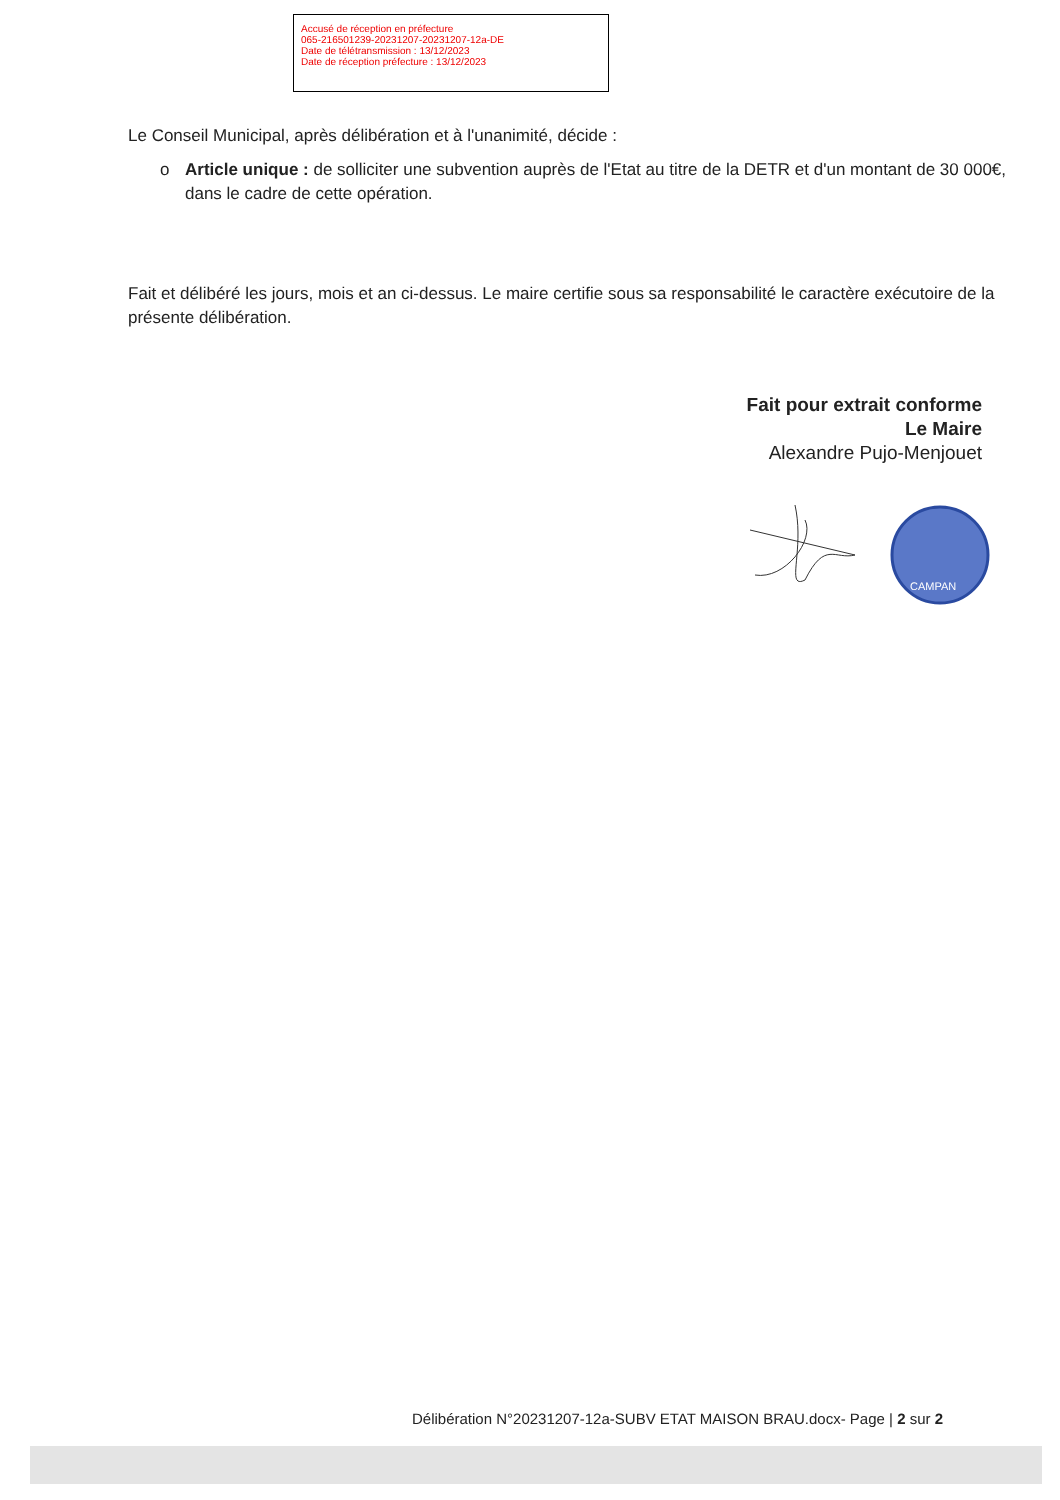Accusé de réception en préfecture
065-216501239-20231207-20231207-12a-DE
Date de télétransmission : 13/12/2023
Date de réception préfecture : 13/12/2023
Le Conseil Municipal, après délibération et à l'unanimité, décide :
o Article unique : de solliciter une subvention auprès de l'Etat au titre de la DETR et d'un montant de 30 000€, dans le cadre de cette opération.
Fait et délibéré les jours, mois et an ci-dessus. Le maire certifie sous sa responsabilité le caractère exécutoire de la présente délibération.
Fait pour extrait conforme
Le Maire
Alexandre Pujo-Menjouet
CAMPAN
Délibération N°20231207-12a-SUBV ETAT MAISON BRAU.docx- Page | 2 sur 2